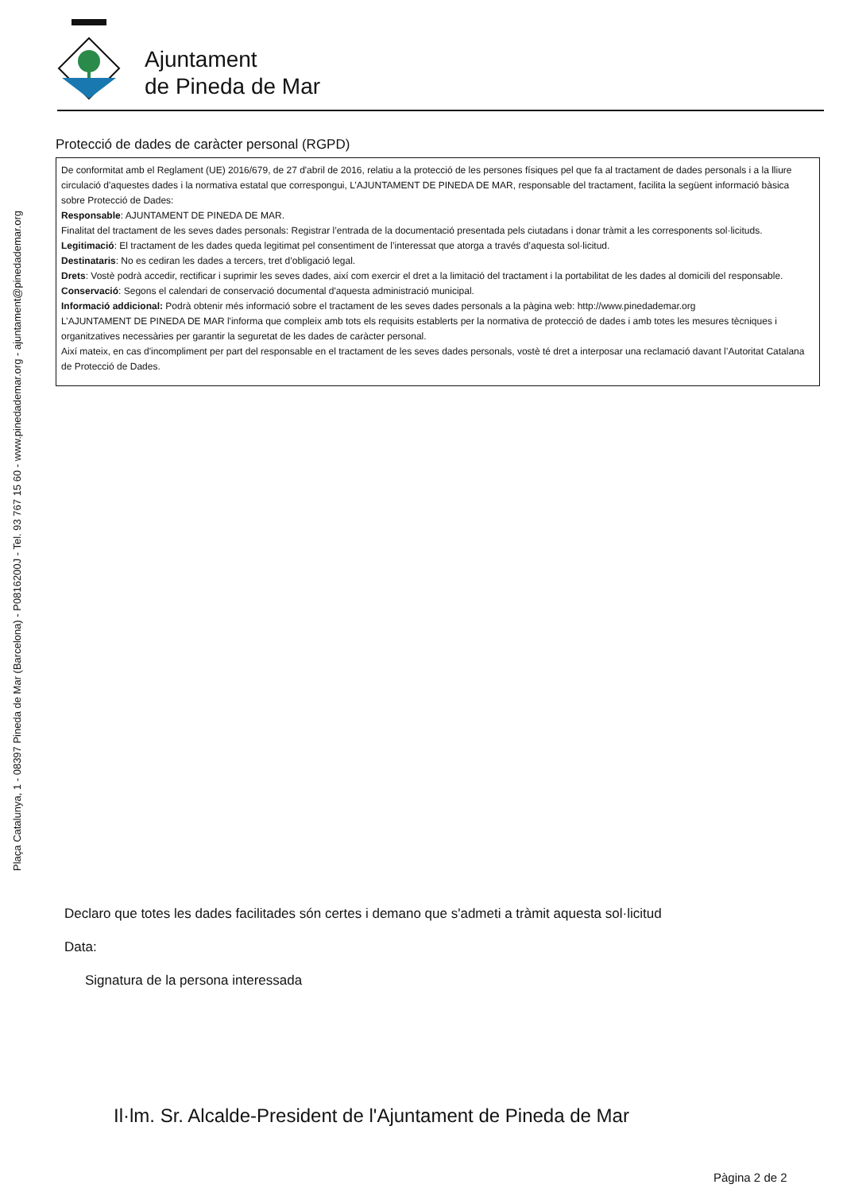Plaça Catalunya, 1 - 08397 Pineda de Mar (Barcelona) - P0816200J - Tel. 93 767 15 60 - www.pinedademar.org - ajuntament@pinedademar.org
Ajuntament
de Pineda de Mar
Protecció de dades de caràcter personal (RGPD)
De conformitat amb el Reglament (UE) 2016/679, de 27 d'abril de 2016, relatiu a la protecció de les persones físiques pel que fa al tractament de dades personals i a la lliure circulació d'aquestes dades i la normativa estatal que correspongui, L’AJUNTAMENT DE PINEDA DE MAR, responsable del tractament, facilita la següent informació bàsica sobre Protecció de Dades:
Responsable: AJUNTAMENT DE PINEDA DE MAR.
Finalitat del tractament de les seves dades personals: Registrar l’entrada de la documentació presentada pels ciutadans i donar tràmit a les corresponents sol·licituds.
Legitimació: El tractament de les dades queda legitimat pel consentiment de l’interessat que atorga a través d’aquesta sol·licitud.
Destinataris: No es cediran les dades a tercers, tret d’obligació legal.
Drets: Vostè podrà accedir, rectificar i suprimir les seves dades, així com exercir el dret a la limitació del tractament i la portabilitat de les dades al domicili del responsable.
Conservació: Segons el calendari de conservació documental d'aquesta administració municipal.
Informació addicional: Podrà obtenir més informació sobre el tractament de les seves dades personals a la pàgina web: http://www.pinedademar.org
L’AJUNTAMENT DE PINEDA DE MAR l'informa que compleix amb tots els requisits establerts per la normativa de protecció de dades i amb totes les mesures tècniques i organitzatives necessàries per garantir la seguretat de les dades de caràcter personal.
Així mateix, en cas d'incompliment per part del responsable en el tractament de les seves dades personals, vostè té dret a interposar una reclamació davant l’Autoritat Catalana de Protecció de Dades.
Declaro que totes les dades facilitades són certes i demano que s'admeti a tràmit aquesta sol·licitud
Data:
Signatura de la persona interessada
Il·lm. Sr. Alcalde-President de l'Ajuntament de Pineda de Mar
Pàgina 2 de 2